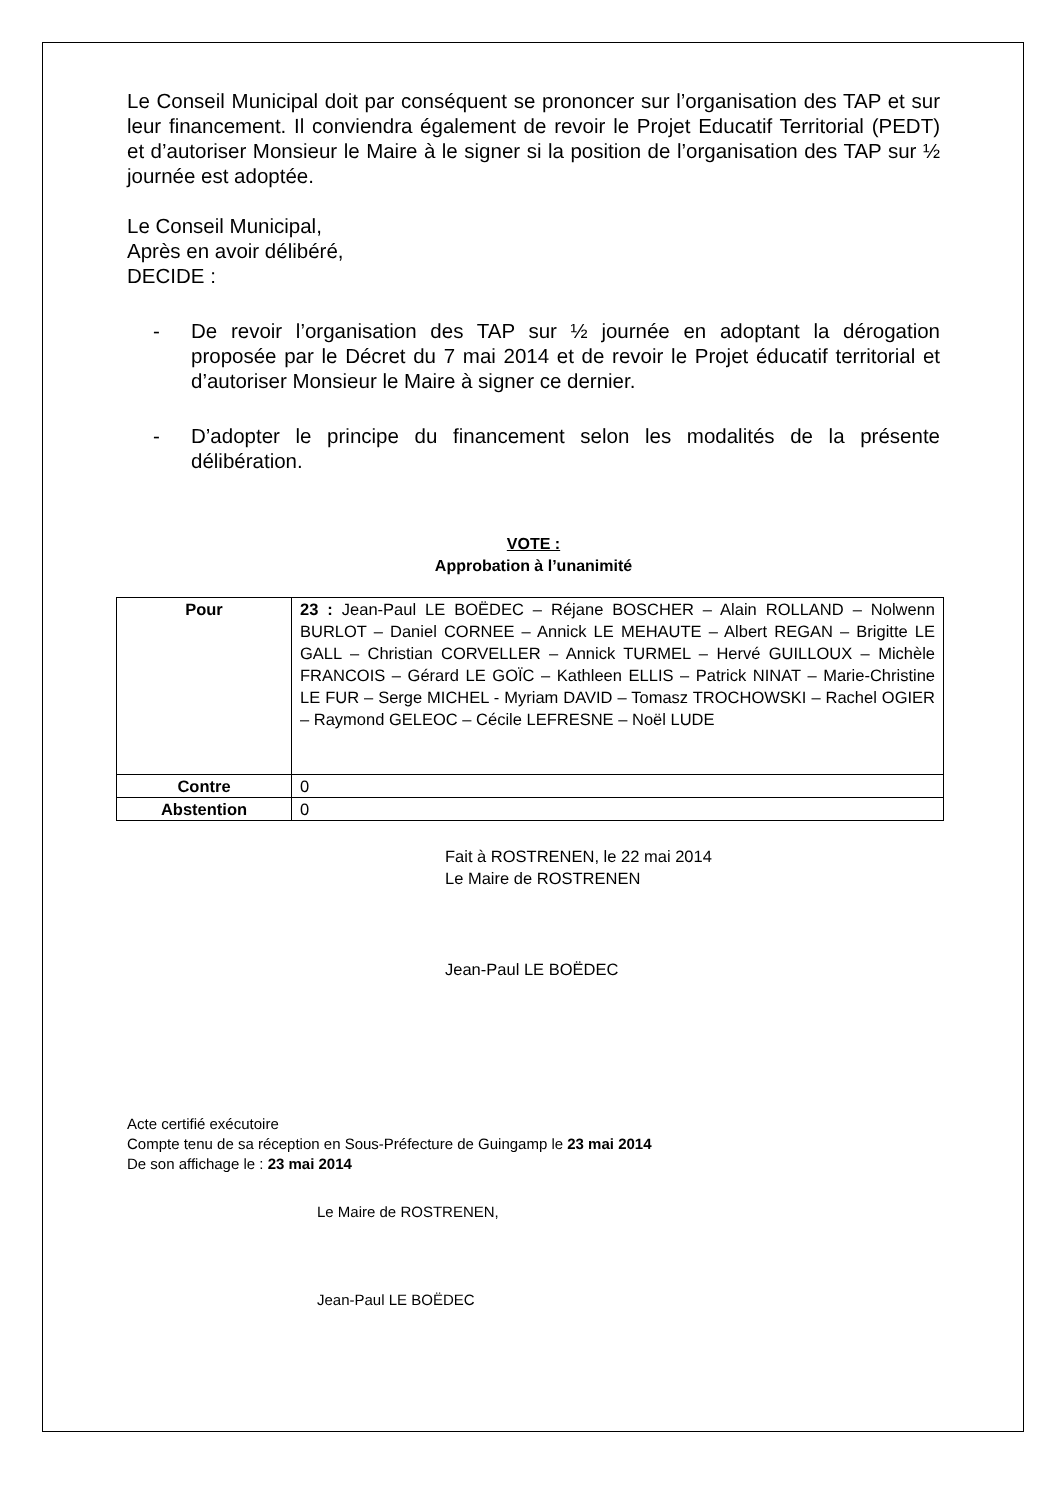Le Conseil Municipal doit par conséquent se prononcer sur l’organisation des TAP et sur leur financement. Il conviendra également de revoir le Projet Educatif Territorial (PEDT) et d’autoriser Monsieur le Maire à le signer si la position de l’organisation des TAP sur ½ journée est adoptée.
Le Conseil Municipal,
Après en avoir délibéré,
DECIDE :
- De revoir l’organisation des TAP sur ½ journée en adoptant la dérogation proposée par le Décret du 7 mai 2014 et de revoir le Projet éducatif territorial et d’autoriser Monsieur le Maire à signer ce dernier.
- D’adopter le principe du financement selon les modalités de la présente délibération.
VOTE :
Approbation à l’unanimité
| Pour | 23 : Jean-Paul LE BOËDEC – Réjane BOSCHER – Alain ROLLAND – Nolwenn BURLOT – Daniel CORNEE – Annick LE MEHAUTE – Albert REGAN – Brigitte LE GALL – Christian CORVELLER – Annick TURMEL – Hervé GUILLOUX – Michèle FRANCOIS – Gérard LE GOÏC – Kathleen ELLIS – Patrick NINAT – Marie-Christine LE FUR – Serge MICHEL - Myriam DAVID – Tomasz TROCHOWSKI – Rachel OGIER – Raymond GELEOC – Cécile LEFRESNE – Noël LUDE |
| Contre | 0 |
| Abstention | 0 |
Fait à ROSTRENEN, le 22 mai 2014
Le Maire de ROSTRENEN
Jean-Paul LE BOËDEC
Acte certifié exécutoire
Compte tenu de sa réception en Sous-Préfecture de Guingamp le 23 mai 2014
De son affichage le : 23 mai 2014
Le Maire de ROSTRENEN,
Jean-Paul LE BOËDEC